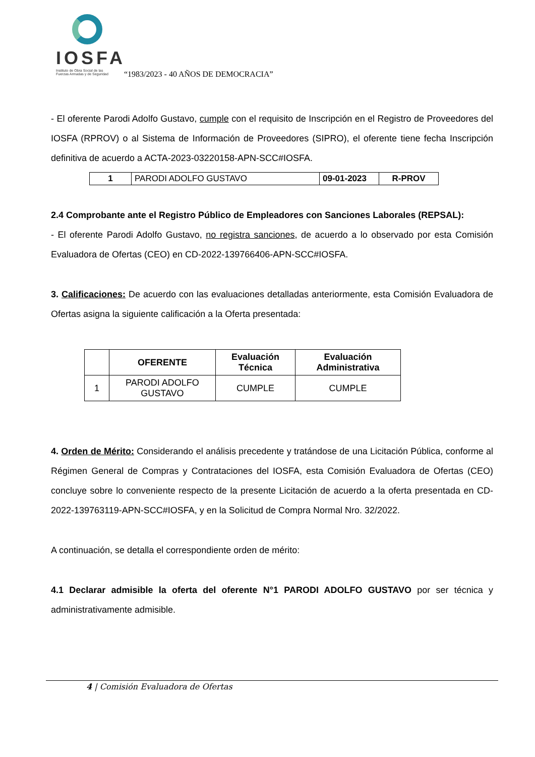IOSFA
Instituto de Obra Social de las
Fuerzas Armadas y de Seguridad
“1983/2023 - 40 AÑOS DE DEMOCRACIA”
- El oferente Parodi Adolfo Gustavo, cumple con el requisito de Inscripción en el Registro de Proveedores del IOSFA (RPROV) o al Sistema de Información de Proveedores (SIPRO), el oferente tiene fecha Inscripción definitiva de acuerdo a ACTA-2023-03220158-APN-SCC#IOSFA.
| 1 | PARODI ADOLFO GUSTAVO | 09-01-2023 | R-PROV |
2.4 Comprobante ante el Registro Público de Empleadores con Sanciones Laborales (REPSAL):
- El oferente Parodi Adolfo Gustavo, no registra sanciones, de acuerdo a lo observado por esta Comisión Evaluadora de Ofertas (CEO) en CD-2022-139766406-APN-SCC#IOSFA.
3. Calificaciones: De acuerdo con las evaluaciones detalladas anteriormente, esta Comisión Evaluadora de Ofertas asigna la siguiente calificación a la Oferta presentada:
| | OFERENTE | Evaluación Técnica | Evaluación Administrativa |
| --- | --- | --- | --- |
| 1 | PARODI ADOLFO GUSTAVO | CUMPLE | CUMPLE |
4. Orden de Mérito: Considerando el análisis precedente y tratándose de una Licitación Pública, conforme al Régimen General de Compras y Contrataciones del IOSFA, esta Comisión Evaluadora de Ofertas (CEO) concluye sobre lo conveniente respecto de la presente Licitación de acuerdo a la oferta presentada en CD-2022-139763119-APN-SCC#IOSFA, y en la Solicitud de Compra Normal Nro. 32/2022.
A continuación, se detalla el correspondiente orden de mérito:
4.1 Declarar admisible la oferta del oferente N°1 PARODI ADOLFO GUSTAVO por ser técnica y administrativamente admisible.
4 | Comisión Evaluadora de Ofertas